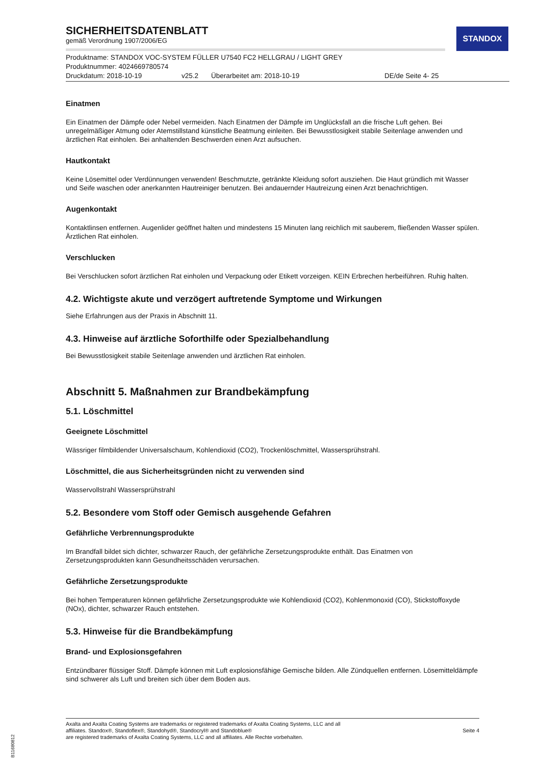STANDOX
SICHERHEITSDATENBLATT
gemäß Verordnung 1907/2006/EG
Produktname: STANDOX VOC-SYSTEM FÜLLER U7540 FC2 HELLGRAU / LIGHT GREY
Produktnummer: 4024669780574
Druckdatum: 2018-10-19 v25.2 Überarbeitet am: 2018-10-19 DE/de Seite 4- 25
Einatmen
Ein Einatmen der Dämpfe oder Nebel vermeiden. Nach Einatmen der Dämpfe im Unglücksfall an die frische Luft gehen. Bei unregelmäßiger Atmung oder Atemstillstand künstliche Beatmung einleiten. Bei Bewusstlosigkeit stabile Seitenlage anwenden und ärztlichen Rat einholen. Bei anhaltenden Beschwerden einen Arzt aufsuchen.
Hautkontakt
Keine Lösemittel oder Verdünnungen verwenden! Beschmutzte, getränkte Kleidung sofort ausziehen. Die Haut gründlich mit Wasser und Seife waschen oder anerkannten Hautreiniger benutzen. Bei andauernder Hautreizung einen Arzt benachrichtigen.
Augenkontakt
Kontaktlinsen entfernen. Augenlider geöffnet halten und mindestens 15 Minuten lang reichlich mit sauberem, fließenden Wasser spülen. Ärztlichen Rat einholen.
Verschlucken
Bei Verschlucken sofort ärztlichen Rat einholen und Verpackung oder Etikett vorzeigen. KEIN Erbrechen herbeiführen. Ruhig halten.
4.2. Wichtigste akute und verzögert auftretende Symptome und Wirkungen
Siehe Erfahrungen aus der Praxis in Abschnitt 11.
4.3. Hinweise auf ärztliche Soforthilfe oder Spezialbehandlung
Bei Bewusstlosigkeit stabile Seitenlage anwenden und ärztlichen Rat einholen.
Abschnitt 5. Maßnahmen zur Brandbekämpfung
5.1. Löschmittel
Geeignete Löschmittel
Wässriger filmbildender Universalschaum, Kohlendioxid (CO2), Trockenlöschmittel, Wassersprühstrahl.
Löschmittel, die aus Sicherheitsgründen nicht zu verwenden sind
Wasservollstrahl Wassersprühstrahl
5.2. Besondere vom Stoff oder Gemisch ausgehende Gefahren
Gefährliche Verbrennungsprodukte
Im Brandfall bildet sich dichter, schwarzer Rauch, der gefährliche Zersetzungsprodukte enthält. Das Einatmen von Zersetzungsprodukten kann Gesundheitsschäden verursachen.
Gefährliche Zersetzungsprodukte
Bei hohen Temperaturen können gefährliche Zersetzungsprodukte wie Kohlendioxid (CO2), Kohlenmonoxid (CO), Stickstoffoxyde (NOx), dichter, schwarzer Rauch entstehen.
5.3. Hinweise für die Brandbekämpfung
Brand- und Explosionsgefahren
Entzündbarer flüssiger Stoff. Dämpfe können mit Luft explosionsfähige Gemische bilden. Alle Zündquellen entfernen. Lösemitteldämpfe sind schwerer als Luft und breiten sich über dem Boden aus.
Axalta and Axalta Coating Systems are trademarks or registered trademarks of Axalta Coating Systems, LLC and all
affiliates. Standox®, Standoflex®, Standohyd®, Standocryl® and Standoblue®
are registered trademarks of Axalta Coating Systems, LLC and all affiliates. Alle Rechte vorbehalten.
Seite 4
B11680812